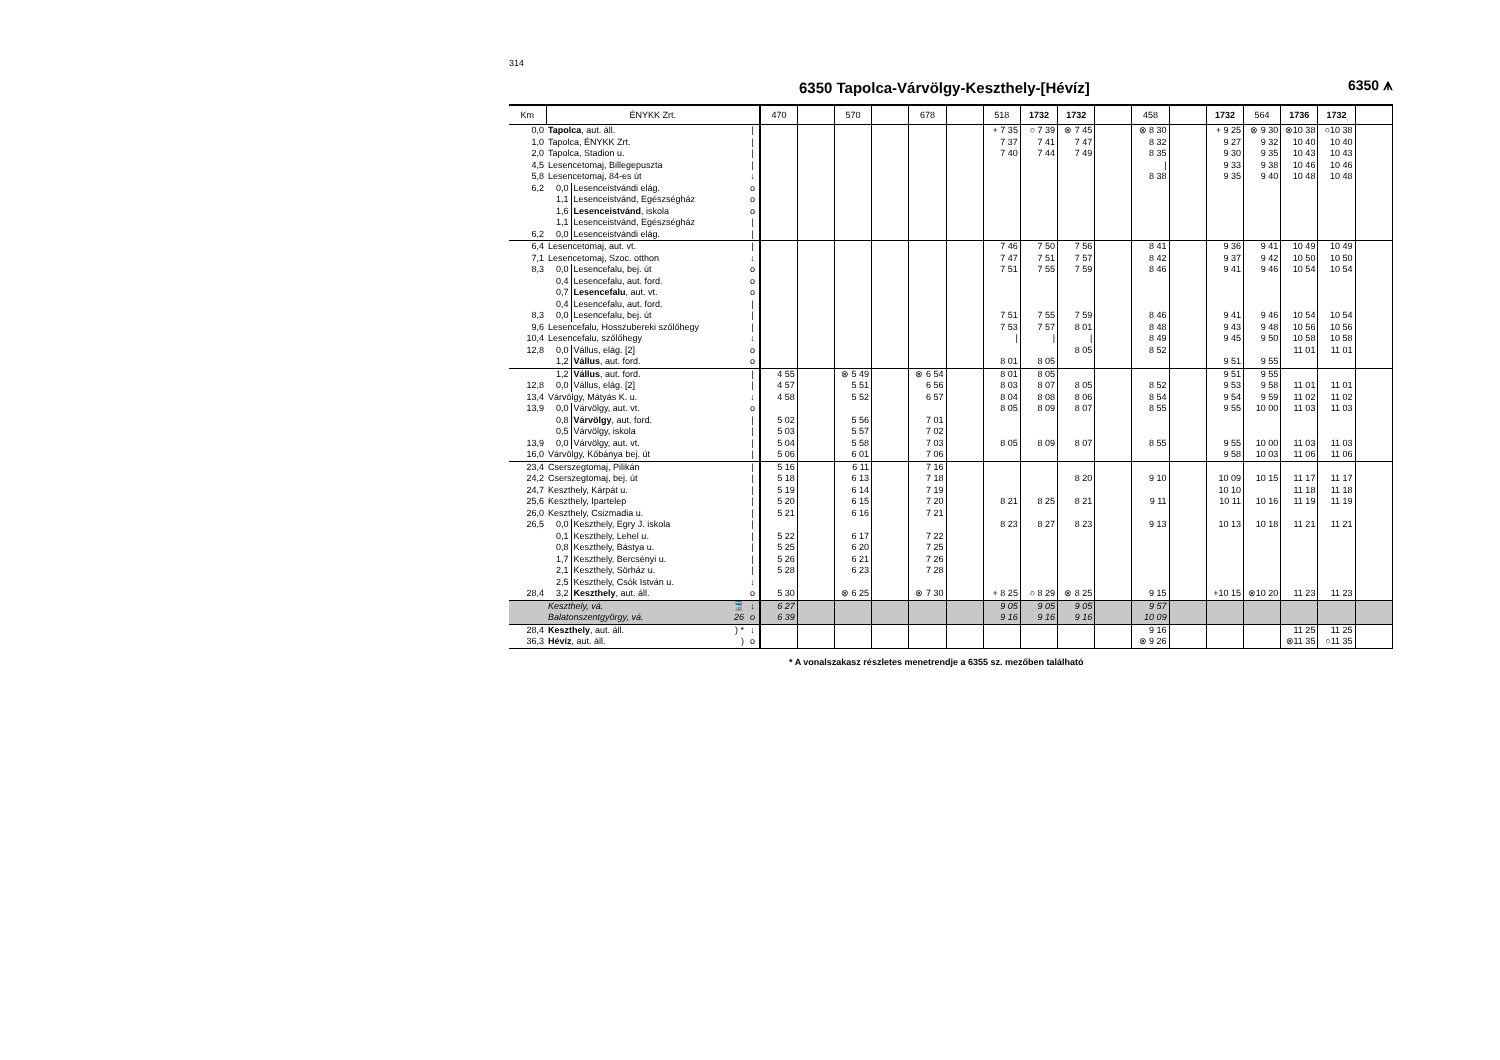314
6350 Tapolca-Várvölgy-Keszthely-[Hévíz] 6350 ⩚
| Km | ÉNYKK Zrt. | | | 470 | | 570 | | 678 | | 518 | 1732 | 1732 | | 458 | | 1732 | 564 | 1736 | 1732 | |
| --- | --- | --- | --- | --- | --- | --- | --- | --- | --- | --- | --- | --- | --- | --- | --- | --- | --- | --- | --- | --- |
| 0,0 | Tapolca , aut. áll. | | / | | | | | | | + 7 35 | ○ 7 39 | ⊗ 7 45 | | ⊗ 8 30 | | + 9 25 | ⊗ 9 30 | ⊗10 38 | ○10 38 | |
| 1,0 | Tapolca, ÉNYKK Zrt. | | / | | | | | | | 7 37 | 7 41 | 7 47 | | 8 32 | | 9 27 | 9 32 | 10 40 | 10 40 | |
| 2,0 | Tapolca, Stadion u. | | / | | | | | | | 7 40 | 7 44 | 7 49 | | 8 35 | | 9 30 | 9 35 | 10 43 | 10 43 | |
| 4,5 | Lesencetomaj, Billegepuszta | | / | | | | | | | | | | | / | | 9 33 | 9 38 | 10 46 | 10 46 | |
| 5,8 | Lesencetomaj, 84-es út | | ↓ | | | | | | | | | | | 8 38 | | 9 35 | 9 40 | 10 48 | 10 48 | |
| 6,2 | 0,0 | Lesenceistvándi elág. | o | | | | | | | | | | | | | | | | | |
| | 1,1 | Lesenceistvánd, Egészségház | o | | | | | | | | | | | | | | | | | |
| | 1,6 | Lesenceistvánd , iskola | o | | | | | | | | | | | | | | | | | |
| | 1,1 | Lesenceistvánd, Egészségház | / | | | | | | | | | | | | | | | | | |
| 6,2 | 0,0 | Lesenceistvándi elág. | / | | | | | | | | | | | | | | | | | |
| 6,4 | Lesencetomaj, aut. vt. | | / | | | | | | | 7 46 | 7 50 | 7 56 | | 8 41 | | 9 36 | 9 41 | 10 49 | 10 49 | |
| 7,1 | Lesencetomaj, Szoc. otthon | | ↓ | | | | | | | 7 47 | 7 51 | 7 57 | | 8 42 | | 9 37 | 9 42 | 10 50 | 10 50 | |
| 8,3 | 0,0 | Lesencefalu, bej. út | o | | | | | | | 7 51 | 7 55 | 7 59 | | 8 46 | | 9 41 | 9 46 | 10 54 | 10 54 | |
| | 0,4 | Lesencefalu, aut. ford. | o | | | | | | | | | | | | | | | | | |
| | 0,7 | Lesencefalu , aut. vt. | o | | | | | | | | | | | | | | | | | |
| | 0,4 | Lesencefalu, aut. ford. | / | | | | | | | | | | | | | | | | | |
| 8,3 | 0,0 | Lesencefalu, bej. út | / | | | | | | | 7 51 | 7 55 | 7 59 | | 8 46 | | 9 41 | 9 46 | 10 54 | 10 54 | |
| 9,6 | Lesencefalu, Hosszubereki szőlőhegy | | / | | | | | | | 7 53 | 7 57 | 8 01 | | 8 48 | | 9 43 | 9 48 | 10 56 | 10 56 | |
| 10,4 | Lesencefalu, szőlőhegy | | ↓ | | | | | | | / | / | / | | 8 49 | | 9 45 | 9 50 | 10 58 | 10 58 | |
| 12,8 | 0,0 | Vállus, elág. [2] | o | | | | | | | | | 8 05 | | 8 52 | | | | 11 01 | 11 01 | |
| | 1,2 | Vállus , aut. ford. | o | | | | | | | 8 01 | 8 05 | | | | | 9 51 | 9 55 | | | |
| | 1,2 | Vállus , aut. ford. | / | 4 55 | | ⊗ 5 49 | | ⊗ 6 54 | | 8 01 | 8 05 | | | | | 9 51 | 9 55 | | | |
| 12,8 | 0,0 | Vállus, elág. [2] | / | 4 57 | | 5 51 | | 6 56 | | 8 03 | 8 07 | 8 05 | | 8 52 | | 9 53 | 9 58 | 11 01 | 11 01 | |
| 13,4 | Várvölgy, Mátyás K. u. | | ↓ | 4 58 | | 5 52 | | 6 57 | | 8 04 | 8 08 | 8 06 | | 8 54 | | 9 54 | 9 59 | 11 02 | 11 02 | |
| 13,9 | 0,0 | Várvölgy, aut. vt. | o | | | | | | | 8 05 | 8 09 | 8 07 | | 8 55 | | 9 55 | 10 00 | 11 03 | 11 03 | |
| | 0,8 | Várvölgy , aut. ford. | / | 5 02 | | 5 56 | | 7 01 | | | | | | | | | | | | |
| | 0,5 | Várvölgy, iskola | / | 5 03 | | 5 57 | | 7 02 | | | | | | | | | | | | |
| 13,9 | 0,0 | Várvölgy, aut. vt. | / | 5 04 | | 5 58 | | 7 03 | | 8 05 | 8 09 | 8 07 | | 8 55 | | 9 55 | 10 00 | 11 03 | 11 03 | |
| 16,0 | Várvölgy, Kőbánya bej. út | | / | 5 06 | | 6 01 | | 7 06 | | | | | | | | 9 58 | 10 03 | 11 06 | 11 06 | |
| 23,4 | Cserszegtomaj, Pilikán | | / | 5 16 | | 6 11 | | 7 16 | | | | | | | | | | | | |
| 24,2 | Cserszegtomaj, bej. út | | / | 5 18 | | 6 13 | | 7 18 | | | | 8 20 | | 9 10 | | 10 09 | 10 15 | 11 17 | 11 17 | |
| 24,7 | Keszthely, Kárpát u. | | / | 5 19 | | 6 14 | | 7 19 | | | | | | | | 10 10 | | 11 18 | 11 18 | |
| 25,6 | Keszthely, Ipartelep | | / | 5 20 | | 6 15 | | 7 20 | | 8 21 | 8 25 | 8 21 | | 9 11 | | 10 11 | 10 16 | 11 19 | 11 19 | |
| 26,0 | Keszthely, Csizmadia u. | | / | 5 21 | | 6 16 | | 7 21 | | | | | | | | | | | | |
| 26,5 | 0,0 | Keszthely, Egry J. iskola | / | | | | | | | 8 23 | 8 27 | 8 23 | | 9 13 | | 10 13 | 10 18 | 11 21 | 11 21 | |
| | 0,1 | Keszthely, Lehel u. | / | 5 22 | | 6 17 | | 7 22 | | | | | | | | | | | | |
| | 0,8 | Keszthely, Bástya u. | / | 5 25 | | 6 20 | | 7 25 | | | | | | | | | | | | |
| | 1,7 | Keszthely, Bercsényi u. | / | 5 26 | | 6 21 | | 7 26 | | | | | | | | | | | | |
| | 2,1 | Keszthely, Sörház u. | / | 5 28 | | 6 23 | | 7 28 | | | | | | | | | | | | |
| | 2,5 | Keszthely, Csók István u. | ↓ | | | | | | | | | | | | | | | | | |
| 28,4 | 3,2 | Keszthely , aut. áll. | o | 5 30 | | ⊗ 6 25 | | ⊗ 7 30 | | + 8 25 | ○ 8 29 | ⊗ 8 25 | | 9 15 | | +10 15 | ⊗10 20 | 11 23 | 11 23 | |
| | Keszthely, vá. 🚆 | | ↓ | 6 27 | | | | | | 9 05 | 9 05 | 9 05 | | 9 57 | | | | | | |
| | Balatonszentgyörgy, vá. 26 | | o | 6 39 | | | | | | 9 16 | 9 16 | 9 16 | | 10 09 | | | | | | |
| 28,4 | Keszthely , aut. áll. ) * | | ↓ | | | | | | | | | | | 9 16 | | | | 11 25 | 11 25 | |
| 36,3 | Hévíz , aut. áll. ) | | o | | | | | | | | | | | ⊗ 9 26 | | | | ⊗11 35 | ○11 35 | |
* A vonalszakasz részletes menetrendje a 6355 sz. mezőben található